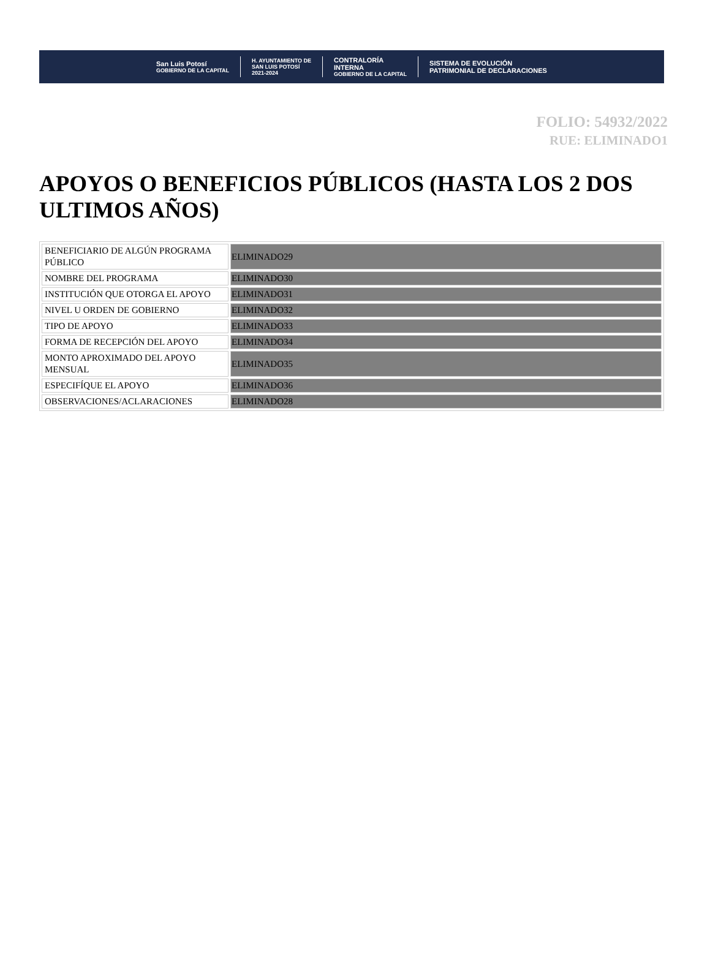San Luis Potosí
GOBIERNO DE LA CAPITAL
H. AYUNTAMIENTO DE
SAN LUIS POTOSÍ
2021-2024
CONTRALORÍA
INTERNA
GOBIERNO DE LA CAPITAL
SISTEMA DE EVOLUCIÓN
PATRIMONIAL DE DECLARACIONES
FOLIO: 54932/2022
RUE: ELIMINADO1
APOYOS O BENEFICIOS PÚBLICOS (HASTA LOS 2 DOS ULTIMOS AÑOS)
| BENEFICIARIO DE ALGÚN PROGRAMA PÚBLICO | ELIMINADO29 |
| NOMBRE DEL PROGRAMA | ELIMINADO30 |
| INSTITUCIÓN QUE OTORGA EL APOYO | ELIMINADO31 |
| NIVEL U ORDEN DE GOBIERNO | ELIMINADO32 |
| TIPO DE APOYO | ELIMINADO33 |
| FORMA DE RECEPCIÓN DEL APOYO | ELIMINADO34 |
| MONTO APROXIMADO DEL APOYO MENSUAL | ELIMINADO35 |
| ESPECIFÍQUE EL APOYO | ELIMINADO36 |
| OBSERVACIONES/ACLARACIONES | ELIMINADO28 |